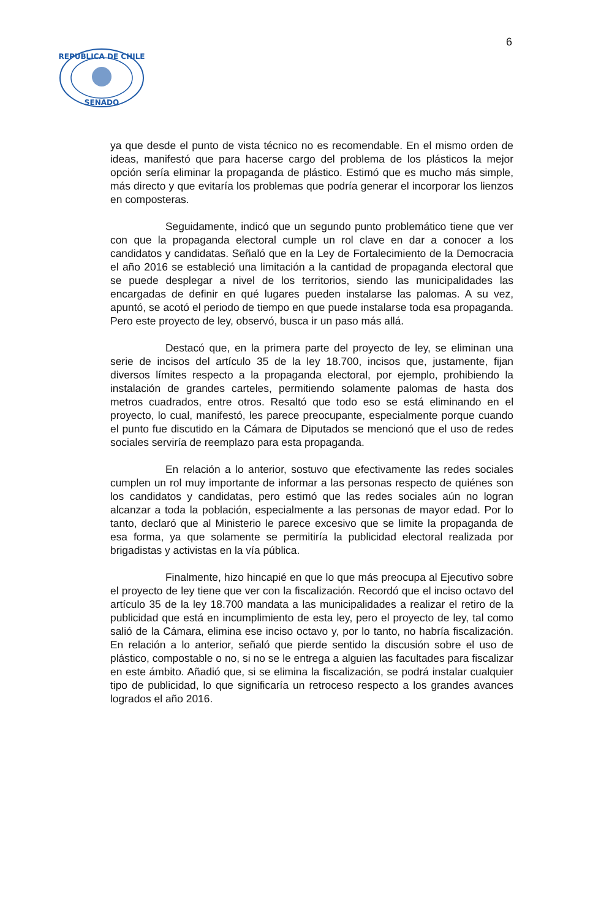6
REPUBLICA DE CHILE
SENADO
ya que desde el punto de vista técnico no es recomendable. En el mismo orden de ideas, manifestó que para hacerse cargo del problema de los plásticos la mejor opción sería eliminar la propaganda de plástico. Estimó que es mucho más simple, más directo y que evitaría los problemas que podría generar el incorporar los lienzos en composteras.
Seguidamente, indicó que un segundo punto problemático tiene que ver con que la propaganda electoral cumple un rol clave en dar a conocer a los candidatos y candidatas. Señaló que en la Ley de Fortalecimiento de la Democracia el año 2016 se estableció una limitación a la cantidad de propaganda electoral que se puede desplegar a nivel de los territorios, siendo las municipalidades las encargadas de definir en qué lugares pueden instalarse las palomas. A su vez, apuntó, se acotó el periodo de tiempo en que puede instalarse toda esa propaganda. Pero este proyecto de ley, observó, busca ir un paso más allá.
Destacó que, en la primera parte del proyecto de ley, se eliminan una serie de incisos del artículo 35 de la ley 18.700, incisos que, justamente, fijan diversos límites respecto a la propaganda electoral, por ejemplo, prohibiendo la instalación de grandes carteles, permitiendo solamente palomas de hasta dos metros cuadrados, entre otros. Resaltó que todo eso se está eliminando en el proyecto, lo cual, manifestó, les parece preocupante, especialmente porque cuando el punto fue discutido en la Cámara de Diputados se mencionó que el uso de redes sociales serviría de reemplazo para esta propaganda.
En relación a lo anterior, sostuvo que efectivamente las redes sociales cumplen un rol muy importante de informar a las personas respecto de quiénes son los candidatos y candidatas, pero estimó que las redes sociales aún no logran alcanzar a toda la población, especialmente a las personas de mayor edad. Por lo tanto, declaró que al Ministerio le parece excesivo que se limite la propaganda de esa forma, ya que solamente se permitiría la publicidad electoral realizada por brigadistas y activistas en la vía pública.
Finalmente, hizo hincapié en que lo que más preocupa al Ejecutivo sobre el proyecto de ley tiene que ver con la fiscalización. Recordó que el inciso octavo del artículo 35 de la ley 18.700 mandata a las municipalidades a realizar el retiro de la publicidad que está en incumplimiento de esta ley, pero el proyecto de ley, tal como salió de la Cámara, elimina ese inciso octavo y, por lo tanto, no habría fiscalización. En relación a lo anterior, señaló que pierde sentido la discusión sobre el uso de plástico, compostable o no, si no se le entrega a alguien las facultades para fiscalizar en este ámbito. Añadió que, si se elimina la fiscalización, se podrá instalar cualquier tipo de publicidad, lo que significaría un retroceso respecto a los grandes avances logrados el año 2016.